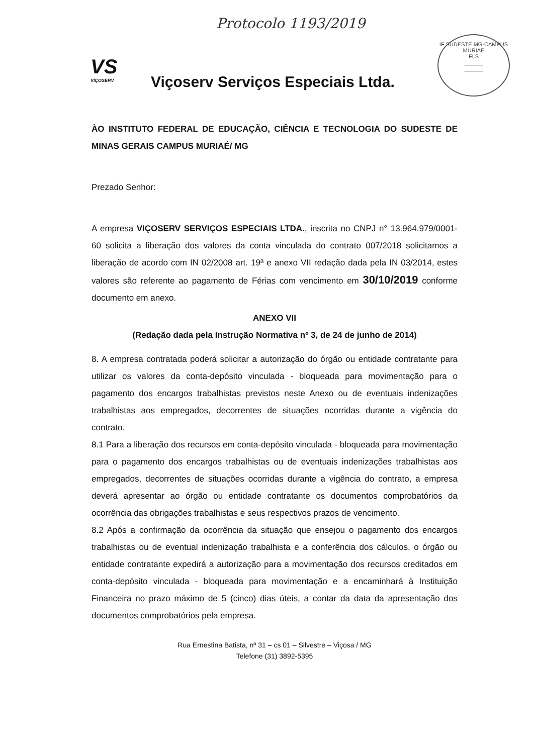Protocolo 1193/2019
VS
VIÇOSERV
Viçoserv Serviços Especiais Ltda.
IF SUDESTE MG-CAMPUS MURIAÉ
FLS
______
______
ÀO INSTITUTO FEDERAL DE EDUCAÇÃO, CIÊNCIA E TECNOLOGIA DO SUDESTE DE MINAS GERAIS CAMPUS MURIAÉ/ MG
Prezado Senhor:
A empresa VIÇOSERV SERVIÇOS ESPECIAIS LTDA., inscrita no CNPJ n° 13.964.979/0001-60 solicita a liberação dos valores da conta vinculada do contrato 007/2018 solicitamos a liberação de acordo com IN 02/2008 art. 19ª e anexo VII redação dada pela IN 03/2014, estes valores são referente ao pagamento de Férias com vencimento em 30/10/2019 conforme documento em anexo.
ANEXO VII
(Redação dada pela Instrução Normativa nº 3, de 24 de junho de 2014)
8. A empresa contratada poderá solicitar a autorização do órgão ou entidade contratante para utilizar os valores da conta-depósito vinculada - bloqueada para movimentação para o pagamento dos encargos trabalhistas previstos neste Anexo ou de eventuais indenizações trabalhistas aos empregados, decorrentes de situações ocorridas durante a vigência do contrato.
8.1 Para a liberação dos recursos em conta-depósito vinculada - bloqueada para movimentação para o pagamento dos encargos trabalhistas ou de eventuais indenizações trabalhistas aos empregados, decorrentes de situações ocorridas durante a vigência do contrato, a empresa deverá apresentar ao órgão ou entidade contratante os documentos comprobatórios da ocorrência das obrigações trabalhistas e seus respectivos prazos de vencimento.
8.2 Após a confirmação da ocorrência da situação que ensejou o pagamento dos encargos trabalhistas ou de eventual indenização trabalhista e a conferência dos cálculos, o órgão ou entidade contratante expedirá a autorização para a movimentação dos recursos creditados em conta-depósito vinculada - bloqueada para movimentação e a encaminhará à Instituição Financeira no prazo máximo de 5 (cinco) dias úteis, a contar da data da apresentação dos documentos comprobatórios pela empresa.
Rua Ernestina Batista, nº 31 – cs 01 – Silvestre – Viçosa / MG
Telefone (31) 3892-5395